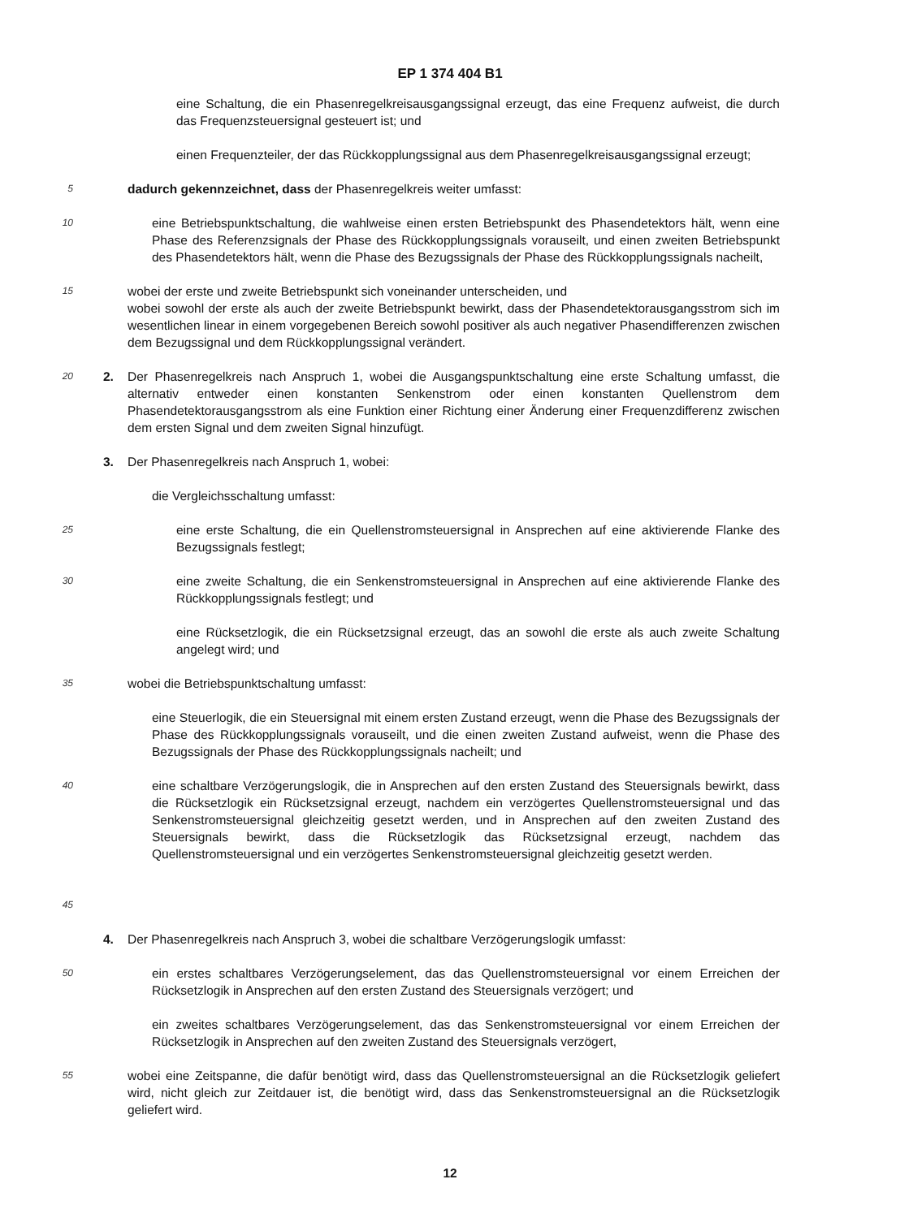EP 1 374 404 B1
eine Schaltung, die ein Phasenregelkreisausgangssignal erzeugt, das eine Frequenz aufweist, die durch das Frequenzsteuersignal gesteuert ist; und
einen Frequenzteiler, der das Rückkopplungssignal aus dem Phasenregelkreisausgangssignal erzeugt;
5
dadurch gekennzeichnet, dass der Phasenregelkreis weiter umfasst:
10
eine Betriebspunktschaltung, die wahlweise einen ersten Betriebspunkt des Phasendetektors hält, wenn eine Phase des Referenzsignals der Phase des Rückkopplungssignals vorauseilt, und einen zweiten Betriebspunkt des Phasendetektors hält, wenn die Phase des Bezugssignals der Phase des Rückkopplungssignals nacheilt,
15
wobei der erste und zweite Betriebspunkt sich voneinander unterscheiden, und
wobei sowohl der erste als auch der zweite Betriebspunkt bewirkt, dass der Phasendetektorausgangsstrom sich im wesentlichen linear in einem vorgegebenen Bereich sowohl positiver als auch negativer Phasendifferenzen zwischen dem Bezugssignal und dem Rückkopplungssignal verändert.
20
2. Der Phasenregelkreis nach Anspruch 1, wobei die Ausgangspunktschaltung eine erste Schaltung umfasst, die alternativ entweder einen konstanten Senkenstrom oder einen konstanten Quellenstrom dem Phasendetektorausgangsstrom als eine Funktion einer Richtung einer Änderung einer Frequenzdifferenz zwischen dem ersten Signal und dem zweiten Signal hinzufügt.
3. Der Phasenregelkreis nach Anspruch 1, wobei:
die Vergleichsschaltung umfasst:
25
eine erste Schaltung, die ein Quellenstromsteuersignal in Ansprechen auf eine aktivierende Flanke des Bezugssignals festlegt;
30
eine zweite Schaltung, die ein Senkenstromsteuersignal in Ansprechen auf eine aktivierende Flanke des Rückkopplungssignals festlegt; und
eine Rücksetzlogik, die ein Rücksetzsignal erzeugt, das an sowohl die erste als auch zweite Schaltung angelegt wird; und
35
wobei die Betriebspunktschaltung umfasst:
eine Steuerlogik, die ein Steuersignal mit einem ersten Zustand erzeugt, wenn die Phase des Bezugssignals der Phase des Rückkopplungssignals vorauseilt, und die einen zweiten Zustand aufweist, wenn die Phase des Bezugssignals der Phase des Rückkopplungssignals nacheilt; und
40
45
eine schaltbare Verzögerungslogik, die in Ansprechen auf den ersten Zustand des Steuersignals bewirkt, dass die Rücksetzlogik ein Rücksetzsignal erzeugt, nachdem ein verzögertes Quellenstromsteuersignal und das Senkenstromsteuersignal gleichzeitig gesetzt werden, und in Ansprechen auf den zweiten Zustand des Steuersignals bewirkt, dass die Rücksetzlogik das Rücksetzsignal erzeugt, nachdem das Quellenstromsteuersignal und ein verzögertes Senkenstromsteuersignal gleichzeitig gesetzt werden.
4. Der Phasenregelkreis nach Anspruch 3, wobei die schaltbare Verzögerungslogik umfasst:
50
ein erstes schaltbares Verzögerungselement, das das Quellenstromsteuersignal vor einem Erreichen der Rücksetzlogik in Ansprechen auf den ersten Zustand des Steuersignals verzögert; und
ein zweites schaltbares Verzögerungselement, das das Senkenstromsteuersignal vor einem Erreichen der Rücksetzlogik in Ansprechen auf den zweiten Zustand des Steuersignals verzögert,
55
wobei eine Zeitspanne, die dafür benötigt wird, dass das Quellenstromsteuersignal an die Rücksetzlogik geliefert wird, nicht gleich zur Zeitdauer ist, die benötigt wird, dass das Senkenstromsteuersignal an die Rücksetzlogik geliefert wird.
12